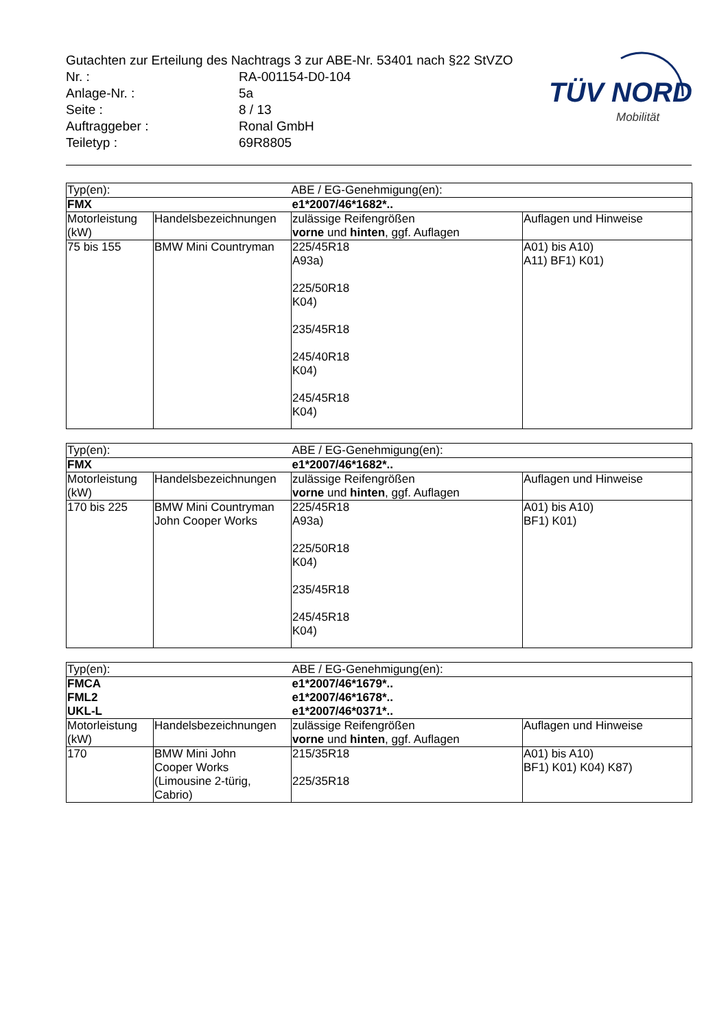Gutachten zur Erteilung des Nachtrags 3 zur ABE-Nr. 53401 nach §22 StVZO
Nr. : RA-001154-D0-104
Anlage-Nr. : 5a
Seite : 8 / 13
Auftraggeber : Ronal GmbH
Teiletyp : 69R8805
TÜV NORD
Mobilität
| Typ(en): | | ABE / EG-Genehmigung(en): | |
| FMX | | e1*2007/46*1682*.. | |
| Motorleistung (kW) | Handelsbezeichnungen | zulässige Reifengrößen vorne und hinten , ggf. Auflagen | Auflagen und Hinweise |
| 75 bis 155 | BMW Mini Countryman | 225/45R18 A93a) 225/50R18 K04) 235/45R18 245/40R18 K04) 245/45R18 K04) | A01) bis A10) A11) BF1) K01) |
| Typ(en): | | ABE / EG-Genehmigung(en): | |
| FMX | | e1*2007/46*1682*.. | |
| Motorleistung (kW) | Handelsbezeichnungen | zulässige Reifengrößen vorne und hinten , ggf. Auflagen | Auflagen und Hinweise |
| 170 bis 225 | BMW Mini Countryman John Cooper Works | 225/45R18 A93a) 225/50R18 K04) 235/45R18 245/45R18 K04) | A01) bis A10) BF1) K01) |
| Typ(en): | | ABE / EG-Genehmigung(en): | |
| FMCA FML2 UKL-L | | e1*2007/46*1679*.. e1*2007/46*1678*.. e1*2007/46*0371*.. | |
| Motorleistung (kW) | Handelsbezeichnungen | zulässige Reifengrößen vorne und hinten , ggf. Auflagen | Auflagen und Hinweise |
| 170 | BMW Mini John Cooper Works (Limousine 2-türig, Cabrio) | 215/35R18 225/35R18 | A01) bis A10) BF1) K01) K04) K87) |